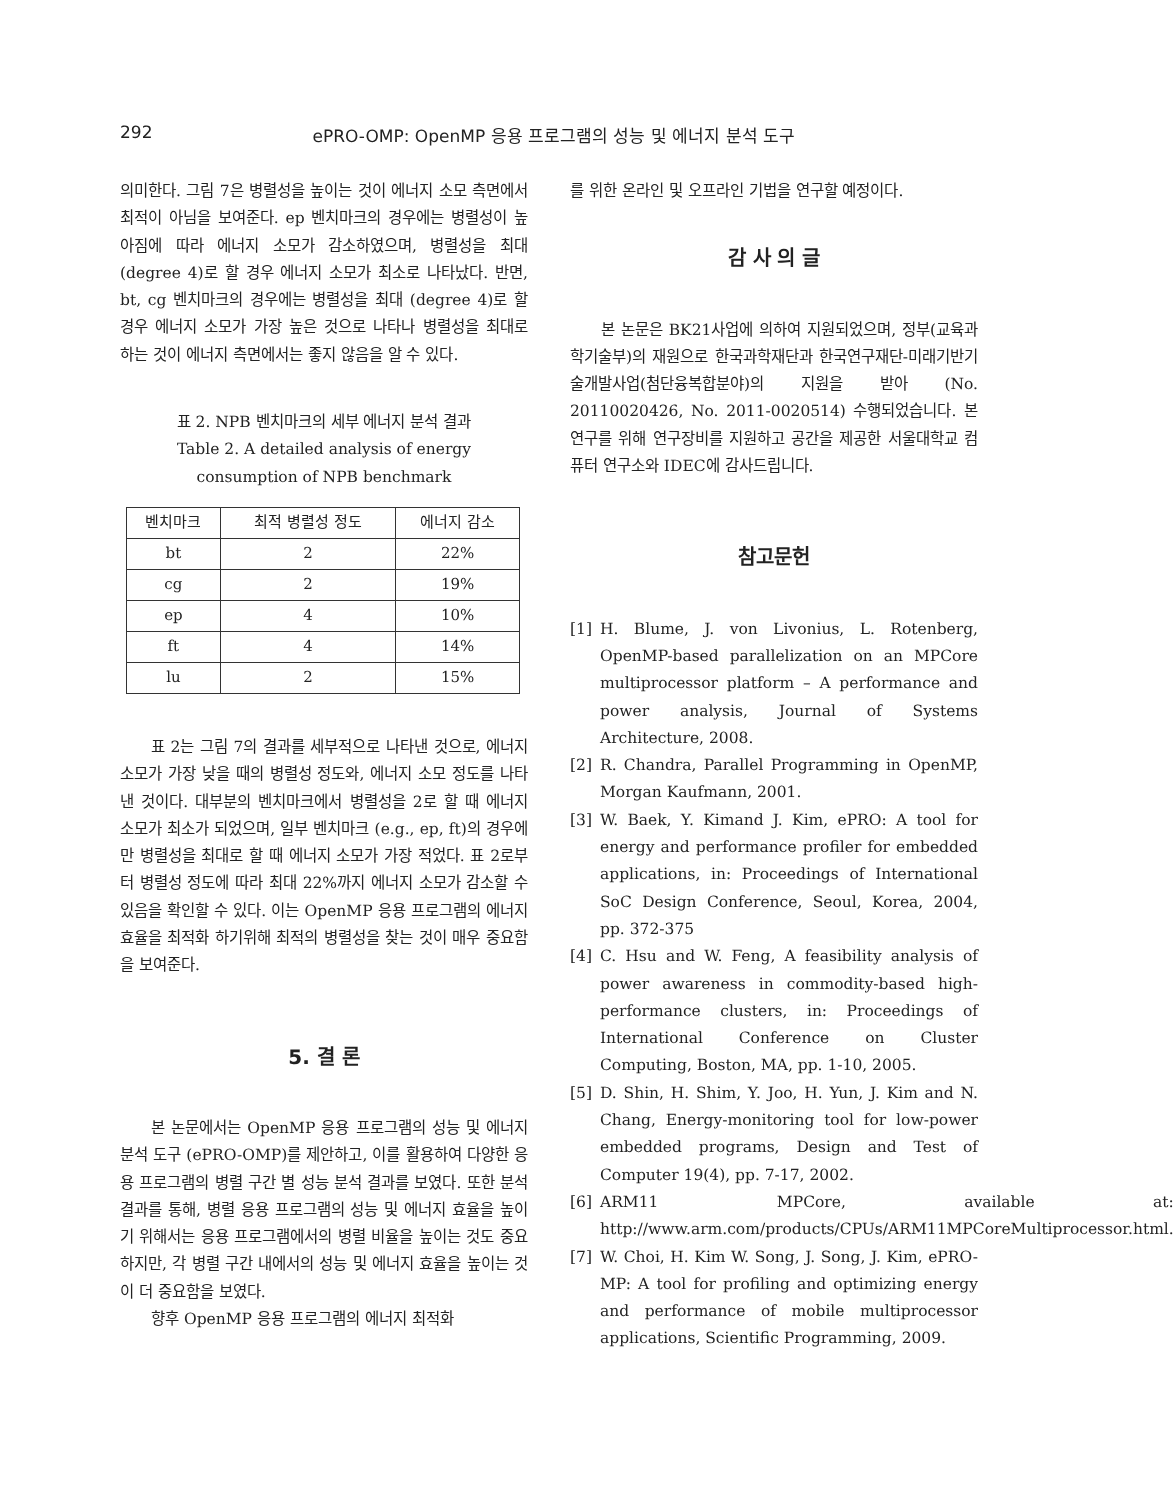292 ePRO-OMP: OpenMP 응용 프로그램의 성능 및 에너지 분석 도구
의미한다. 그림 7은 병렬성을 높이는 것이 에너지 소모 측면에서 최적이 아님을 보여준다. ep 벤치마크의 경우에는 병렬성이 높아짐에 따라 에너지 소모가 감소하였으며, 병렬성을 최대 (degree 4)로 할 경우 에너지 소모가 최소로 나타났다. 반면, bt, cg 벤치마크의 경우에는 병렬성을 최대 (degree 4)로 할 경우 에너지 소모가 가장 높은 것으로 나타나 병렬성을 최대로 하는 것이 에너지 측면에서는 좋지 않음을 알 수 있다.
표 2. NPB 벤치마크의 세부 에너지 분석 결과
Table 2. A detailed analysis of energy
consumption of NPB benchmark
| 벤치마크 | 최적 병렬성 정도 | 에너지 감소 |
| --- | --- | --- |
| bt | 2 | 22% |
| cg | 2 | 19% |
| ep | 4 | 10% |
| ft | 4 | 14% |
| lu | 2 | 15% |
표 2는 그림 7의 결과를 세부적으로 나타낸 것으로, 에너지 소모가 가장 낮을 때의 병렬성 정도와, 에너지 소모 정도를 나타낸 것이다. 대부분의 벤치마크에서 병렬성을 2로 할 때 에너지 소모가 최소가 되었으며, 일부 벤치마크 (e.g., ep, ft)의 경우에만 병렬성을 최대로 할 때 에너지 소모가 가장 적었다. 표 2로부터 병렬성 정도에 따라 최대 22%까지 에너지 소모가 감소할 수 있음을 확인할 수 있다. 이는 OpenMP 응용 프로그램의 에너지 효율을 최적화 하기위해 최적의 병렬성을 찾는 것이 매우 중요함을 보여준다.
5. 결 론
본 논문에서는 OpenMP 응용 프로그램의 성능 및 에너지 분석 도구 (ePRO-OMP)를 제안하고, 이를 활용하여 다양한 응용 프로그램의 병렬 구간 별 성능 분석 결과를 보였다. 또한 분석 결과를 통해, 병렬 응용 프로그램의 성능 및 에너지 효율을 높이기 위해서는 응용 프로그램에서의 병렬 비율을 높이는 것도 중요하지만, 각 병렬 구간 내에서의 성능 및 에너지 효율을 높이는 것이 더 중요함을 보였다.
향후 OpenMP 응용 프로그램의 에너지 최적화
를 위한 온라인 및 오프라인 기법을 연구할 예정이다.
감 사 의 글
본 논문은 BK21사업에 의하여 지원되었으며, 정부(교육과학기술부)의 재원으로 한국과학재단과 한국연구재단-미래기반기술개발사업(첨단융복합분야)의 지원을 받아 (No. 20110020426, No. 2011-0020514) 수행되었습니다. 본 연구를 위해 연구장비를 지원하고 공간을 제공한 서울대학교 컴퓨터 연구소와 IDEC에 감사드립니다.
참고문헌
[1] H. Blume, J. von Livonius, L. Rotenberg, OpenMP-based parallelization on an MPCore multiprocessor platform – A performance and power analysis, Journal of Systems Architecture, 2008.
[2] R. Chandra, Parallel Programming in OpenMP, Morgan Kaufmann, 2001.
[3] W. Baek, Y. Kimand J. Kim, ePRO: A tool for energy and performance profiler for embedded applications, in: Proceedings of International SoC Design Conference, Seoul, Korea, 2004, pp. 372-375
[4] C. Hsu and W. Feng, A feasibility analysis of power awareness in commodity-based high-performance clusters, in: Proceedings of International Conference on Cluster Computing, Boston, MA, pp. 1-10, 2005.
[5] D. Shin, H. Shim, Y. Joo, H. Yun, J. Kim and N. Chang, Energy-monitoring tool for low-power embedded programs, Design and Test of Computer 19(4), pp. 7-17, 2002.
[6] ARM11 MPCore, available at: http://www.arm.com/products/CPUs/ARM11MPCoreMultiprocessor.html.
[7] W. Choi, H. Kim W. Song, J. Song, J. Kim, ePRO-MP: A tool for profiling and optimizing energy and performance of mobile multiprocessor applications, Scientific Programming, 2009.